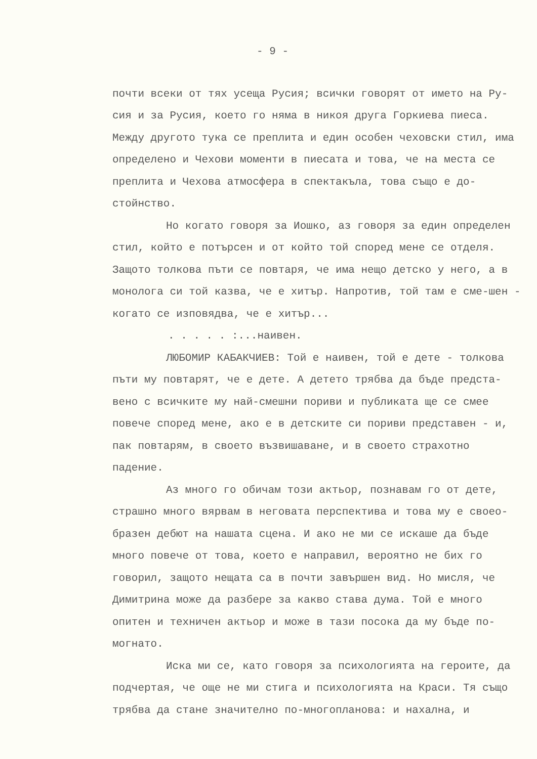- 9 -
почти всеки от тях усеща Русия; всички говорят от името на Ру-сия и за Русия, което го няма в никоя друга Горкиева пиеса. Между другото тука се преплита и един особен чеховски стил, има определено и Чехови моменти в пиесата и това, че на места се преплита и Чехова атмосфера в спектакъла, това също е до-стойнство.
Но когато говоря за Иошко, аз говоря за един определен стил, който е потърсен и от който той според мене се отделя. Защото толкова пъти се повтаря, че има нещо детско у него, а в монолога си той казва, че е хитър. Напротив, той там е сме-шен - когато се изповядва, че е хитър...
. . . . . :...наивен.
ЛЮБОМИР КАБАКЧИЕВ: Той е наивен, той е дете - толкова пъти му повтарят, че е дете. А детето трябва да бъде предста-вено с всичките му най-смешни пориви и публиката ще се смее повече според мене, ако е в детските си пориви представен - и, пак повтарям, в своето възвишаване, и в своето страхотно падение.
Аз много го обичам този актьор, познавам го от дете, страшно много вярвам в неговата перспектива и това му е своео-бразен дебют на нашата сцена. И ако не ми се искаше да бъде много повече от това, което е направил, вероятно не бих го говорил, защото нещата са в почти завършен вид. Но мисля, че Димитрина може да разбере за какво става дума. Той е много опитен и техничен актьор и може в тази посока да му бъде по-могнато.
Иска ми се, като говоря за психологията на героите, да подчертая, че още не ми стига и психологията на Краси. Тя също трябва да стане значително по-многопланова: и нахална, и